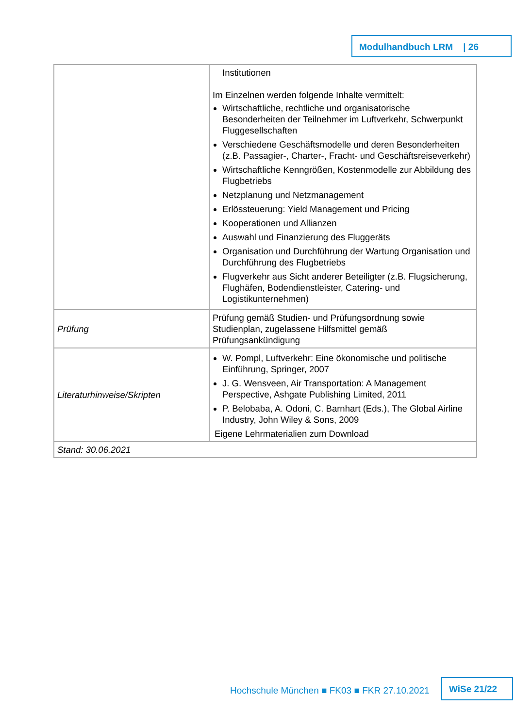Modulhandbuch LRM | 26
| | Institutionen Im Einzelnen werden folgende Inhalte vermittelt: Wirtschaftliche, rechtliche und organisatorische Besonderheiten der Teilnehmer im Luftverkehr, Schwerpunkt Fluggesellschaften Verschiedene Geschäftsmodelle und deren Besonderheiten (z.B. Passagier-, Charter-, Fracht- und Geschäftsreiseverkehr) Wirtschaftliche Kenngrößen, Kostenmodelle zur Abbildung des Flugbetriebs Netzplanung und Netzmanagement Erlössteuerung: Yield Management und Pricing Kooperationen und Allianzen Auswahl und Finanzierung des Fluggeräts Organisation und Durchführung der Wartung Organisation und Durchführung des Flugbetriebs Flugverkehr aus Sicht anderer Beteiligter (z.B. Flugsicherung, Flughäfen, Bodendienstleister, Catering- und Logistikunternehmen) |
| Prüfung | Prüfung gemäß Studien- und Prüfungsordnung sowie Studienplan, zugelassene Hilfsmittel gemäß Prüfungsankündigung |
| Literaturhinweise/Skripten | W. Pompl, Luftverkehr: Eine ökonomische und politische Einführung, Springer, 2007 J. G. Wensveen, Air Transportation: A Management Perspective, Ashgate Publishing Limited, 2011 P. Belobaba, A. Odoni, C. Barnhart (Eds.), The Global Airline Industry, John Wiley & Sons, 2009 Eigene Lehrmaterialien zum Download |
| Stand: 30.06.2021 | |
Hochschule München ■ FK03 ■ FKR 27.10.2021
WiSe 21/22